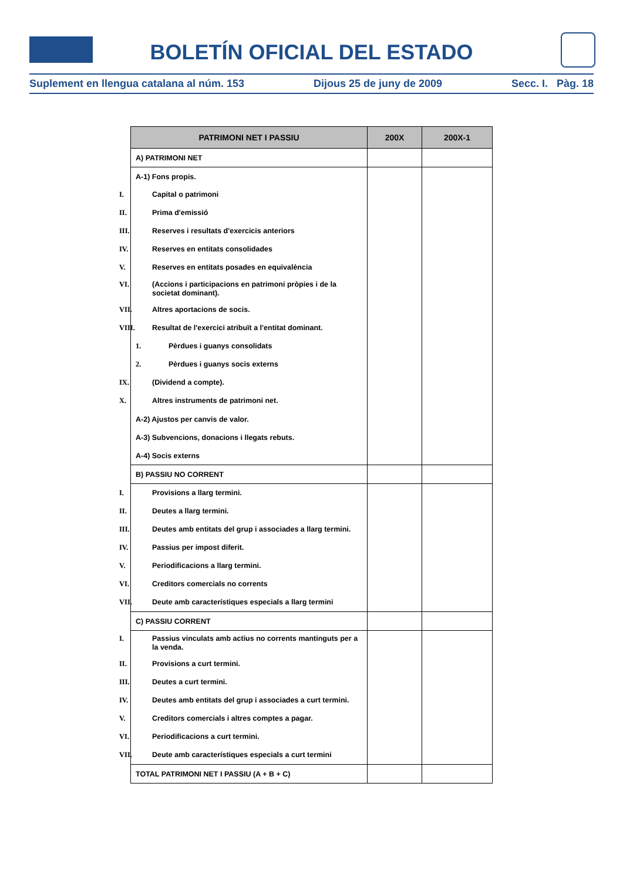BOLETÍN OFICIAL DEL ESTADO
Suplement en llengua catalana al núm. 153 Dijous 25 de juny de 2009 Secc. I. Pàg. 18
| PATRIMONI NET I PASSIU | 200X | 200X-1 |
| --- | --- | --- |
| A) PATRIMONI NET | | |
| A-1) Fons propis. | | |
| I. Capital o patrimoni | | |
| II. Prima d'emissió | | |
| III. Reserves i resultats d'exercicis anteriors | | |
| IV. Reserves en entitats consolidades | | |
| V. Reserves en entitats posades en equivalència | | |
| VI. (Accions i participacions en patrimoni pròpies i de la societat dominant). | | |
| VII. Altres aportacions de socis. | | |
| VIII. Resultat de l'exercici atribuït a l'entitat dominant. | | |
| 1. Pèrdues i guanys consolidats | | |
| 2. Pèrdues i guanys socis externs | | |
| IX. (Dividend a compte). | | |
| X. Altres instruments de patrimoni net. | | |
| A-2) Ajustos per canvis de valor. | | |
| A-3) Subvencions, donacions i llegats rebuts. | | |
| A-4) Socis externs | | |
| B) PASSIU NO CORRENT | | |
| I. Provisions a llarg termini. | | |
| II. Deutes a llarg termini. | | |
| III. Deutes amb entitats del grup i associades a llarg termini. | | |
| IV. Passius per impost diferit. | | |
| V. Periodificacions a llarg termini. | | |
| VI. Creditors comercials no corrents | | |
| VII. Deute amb característiques especials a llarg termini | | |
| C) PASSIU CORRENT | | |
| I. Passius vinculats amb actius no corrents mantinguts per a la venda. | | |
| II. Provisions a curt termini. | | |
| III. Deutes a curt termini. | | |
| IV. Deutes amb entitats del grup i associades a curt termini. | | |
| V. Creditors comercials i altres comptes a pagar. | | |
| VI. Periodificacions a curt termini. | | |
| VII. Deute amb característiques especials a curt termini | | |
| TOTAL PATRIMONI NET I PASSIU (A + B + C) | | |